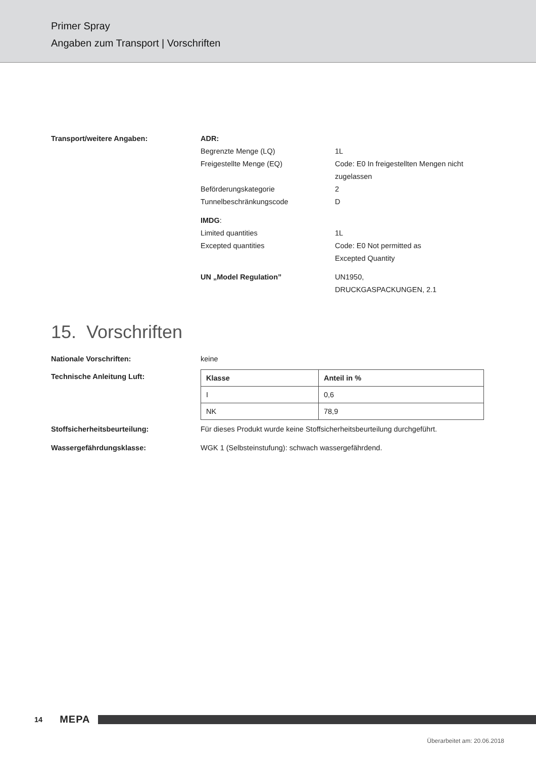Primer Spray
Angaben zum Transport | Vorschriften
Transport/weitere Angaben: ADR:
Begrenzte Menge (LQ) 1L
Freigestellte Menge (EQ) Code: E0 In freigestellten Mengen nicht zugelassen
Beförderungskategorie 2
Tunnelbeschränkungscode D
IMDG:
Limited quantities 1L
Excepted quantities Code: E0 Not permitted as
Excepted Quantity
UN „Model Regulation” UN1950,
DRUCKGASPACKUNGEN, 2.1
15. Vorschriften
Nationale Vorschriften: keine
Technische Anleitung Luft:
| Klasse | Anteil in % |
| --- | --- |
| I | 0,6 |
| NK | 78,9 |
Stoffsicherheitsbeurteilung: Für dieses Produkt wurde keine Stoffsicherheitsbeurteilung durchgeführt.
Wassergefährdungsklasse: WGK 1 (Selbsteinstufung): schwach wassergefährdend.
14 MEPA
Überarbeitet am: 20.06.2018